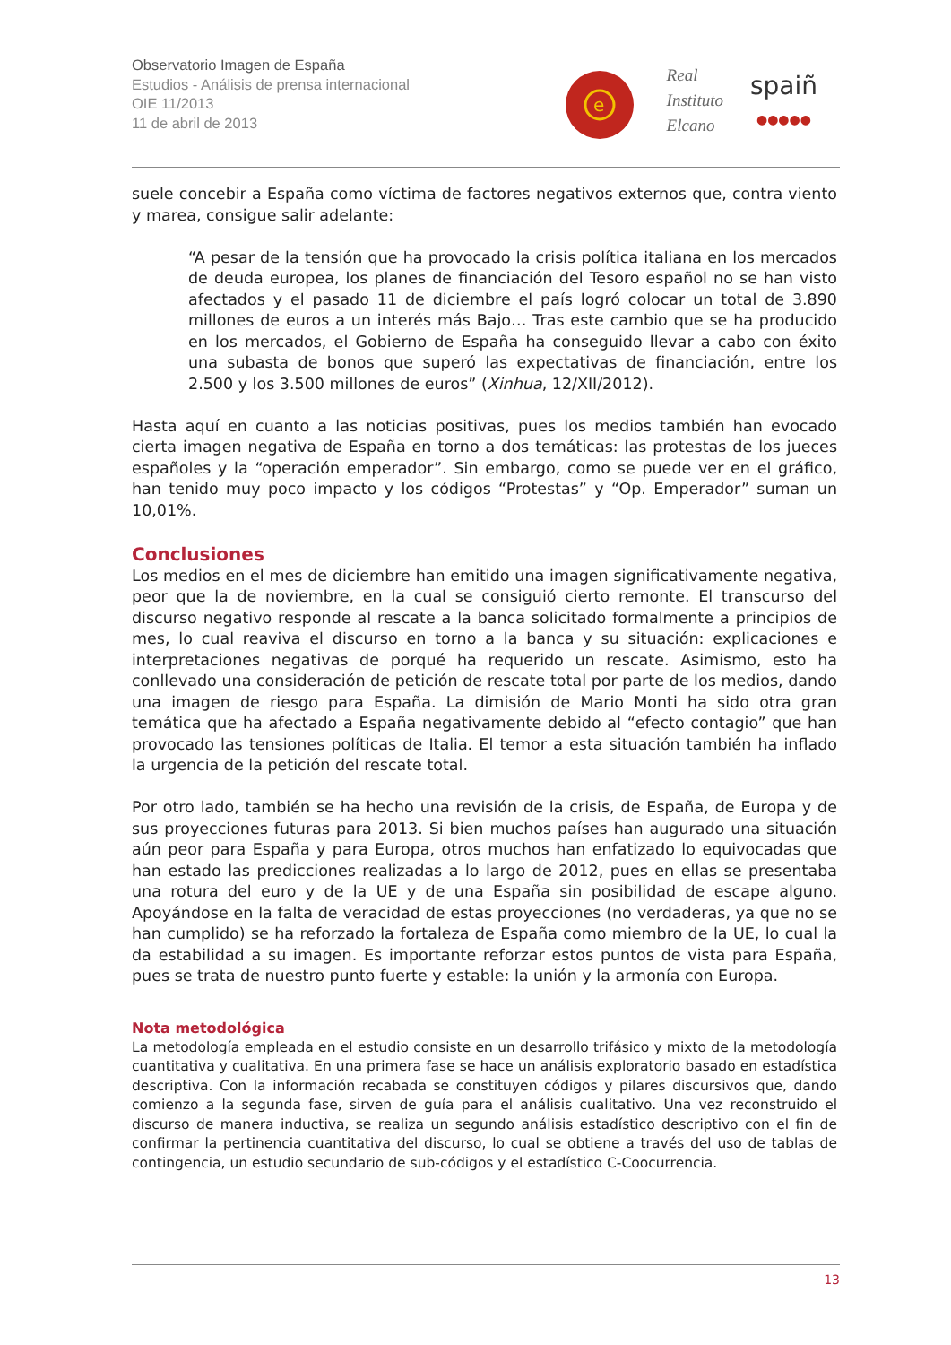Observatorio Imagen de España
Estudios - Análisis de prensa internacional
OIE 11/2013
11 de abril de 2013
e
Real
Instituto
Elcano
spaiñ
●●●●●
suele concebir a España como víctima de factores negativos externos que, contra viento y marea, consigue salir adelante:
“A pesar de la tensión que ha provocado la crisis política italiana en los mercados de deuda europea, los planes de financiación del Tesoro español no se han visto afectados y el pasado 11 de diciembre el país logró colocar un total de 3.890 millones de euros a un interés más Bajo… Tras este cambio que se ha producido en los mercados, el Gobierno de España ha conseguido llevar a cabo con éxito una subasta de bonos que superó las expectativas de financiación, entre los 2.500 y los 3.500 millones de euros” (Xinhua, 12/XII/2012).
Hasta aquí en cuanto a las noticias positivas, pues los medios también han evocado cierta imagen negativa de España en torno a dos temáticas: las protestas de los jueces españoles y la “operación emperador”. Sin embargo, como se puede ver en el gráfico, han tenido muy poco impacto y los códigos “Protestas” y “Op. Emperador” suman un 10,01%.
Conclusiones
Los medios en el mes de diciembre han emitido una imagen significativamente negativa, peor que la de noviembre, en la cual se consiguió cierto remonte. El transcurso del discurso negativo responde al rescate a la banca solicitado formalmente a principios de mes, lo cual reaviva el discurso en torno a la banca y su situación: explicaciones e interpretaciones negativas de porqué ha requerido un rescate. Asimismo, esto ha conllevado una consideración de petición de rescate total por parte de los medios, dando una imagen de riesgo para España. La dimisión de Mario Monti ha sido otra gran temática que ha afectado a España negativamente debido al “efecto contagio” que han provocado las tensiones políticas de Italia. El temor a esta situación también ha inflado la urgencia de la petición del rescate total.
Por otro lado, también se ha hecho una revisión de la crisis, de España, de Europa y de sus proyecciones futuras para 2013. Si bien muchos países han augurado una situación aún peor para España y para Europa, otros muchos han enfatizado lo equivocadas que han estado las predicciones realizadas a lo largo de 2012, pues en ellas se presentaba una rotura del euro y de la UE y de una España sin posibilidad de escape alguno. Apoyándose en la falta de veracidad de estas proyecciones (no verdaderas, ya que no se han cumplido) se ha reforzado la fortaleza de España como miembro de la UE, lo cual la da estabilidad a su imagen. Es importante reforzar estos puntos de vista para España, pues se trata de nuestro punto fuerte y estable: la unión y la armonía con Europa.
Nota metodológica
La metodología empleada en el estudio consiste en un desarrollo trifásico y mixto de la metodología cuantitativa y cualitativa. En una primera fase se hace un análisis exploratorio basado en estadística descriptiva. Con la información recabada se constituyen códigos y pilares discursivos que, dando comienzo a la segunda fase, sirven de guía para el análisis cualitativo. Una vez reconstruido el discurso de manera inductiva, se realiza un segundo análisis estadístico descriptivo con el fin de confirmar la pertinencia cuantitativa del discurso, lo cual se obtiene a través del uso de tablas de contingencia, un estudio secundario de sub-códigos y el estadístico C-Coocurrencia.
13